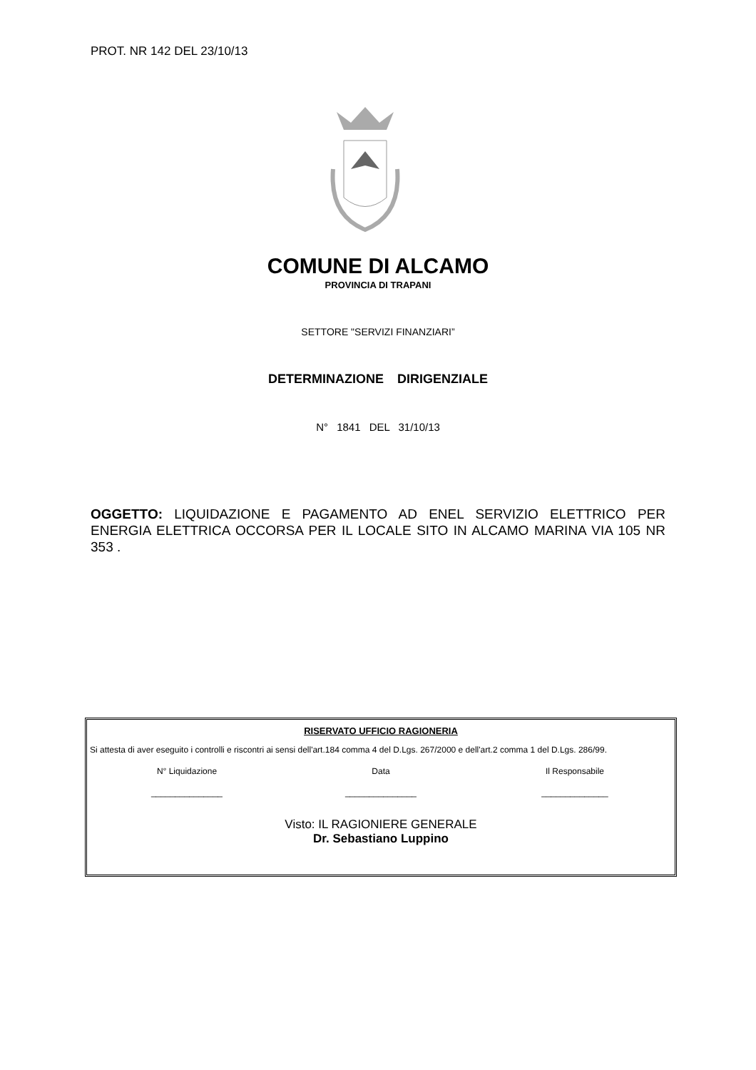PROT. NR 142 DEL 23/10/13
COMUNE DI ALCAMO
PROVINCIA DI TRAPANI
SETTORE "SERVIZI FINANZIARI”
DETERMINAZIONE DIRIGENZIALE
N° 1841 DEL 31/10/13
OGGETTO: LIQUIDAZIONE E PAGAMENTO AD ENEL SERVIZIO ELETTRICO PER ENERGIA ELETTRICA OCCORSA PER IL LOCALE SITO IN ALCAMO MARINA VIA 105 NR 353 .
RISERVATO UFFICIO RAGIONERIA
Si attesta di aver eseguito i controlli e riscontri ai sensi dell'art.184 comma 4 del D.Lgs. 267/2000 e dell'art.2 comma 1 del D.Lgs. 286/99.
N° Liquidazione Data Il Responsabile
_______________ _______________ ______________
Visto: IL RAGIONIERE GENERALE
Dr. Sebastiano Luppino